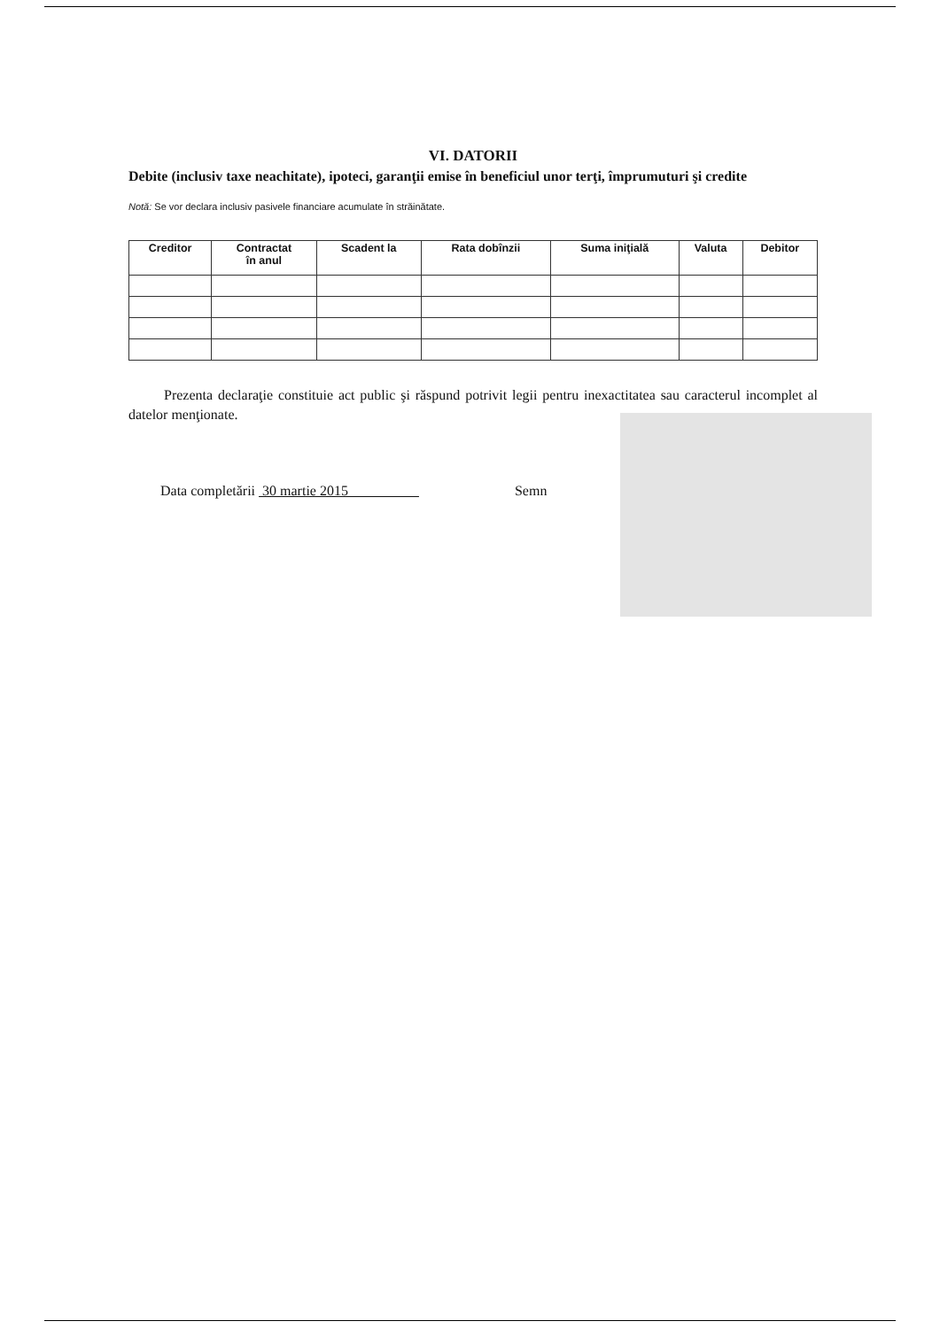VI. DATORII
Debite (inclusiv taxe neachitate), ipoteci, garanţii emise în beneficiul unor terţi, împrumuturi şi credite
Notă: Se vor declara inclusiv pasivele financiare acumulate în străinătate.
| Creditor | Contractat în anul | Scadent la | Rata dobînzii | Suma iniţială | Valuta | Debitor |
| --- | --- | --- | --- | --- | --- | --- |
Prezenta declaraţie constituie act public şi răspund potrivit legii pentru inexactitatea sau caracterul incomplet al datelor menţionate.
Data completării 30 martie 2015 Semn